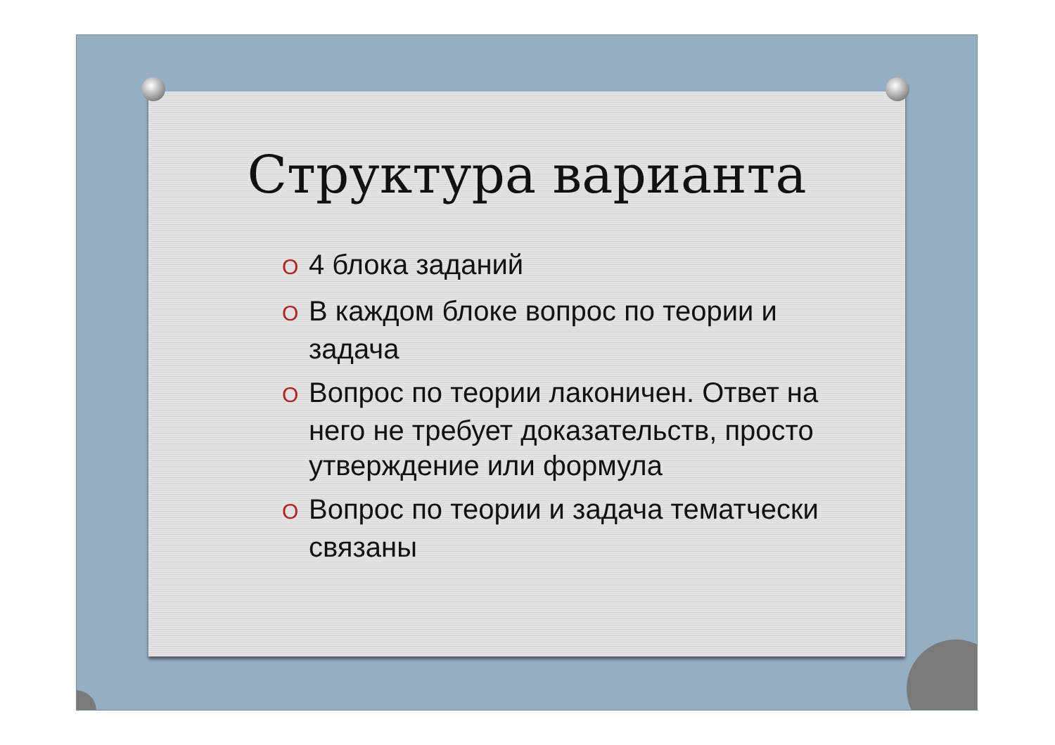Структура варианта
O 4 блока заданий
O В каждом блоке вопрос по теории и задача
O Вопрос по теории лаконичен. Ответ на него не требует доказательств, просто утверждение или формула
O Вопрос по теории и задача тематчески связаны